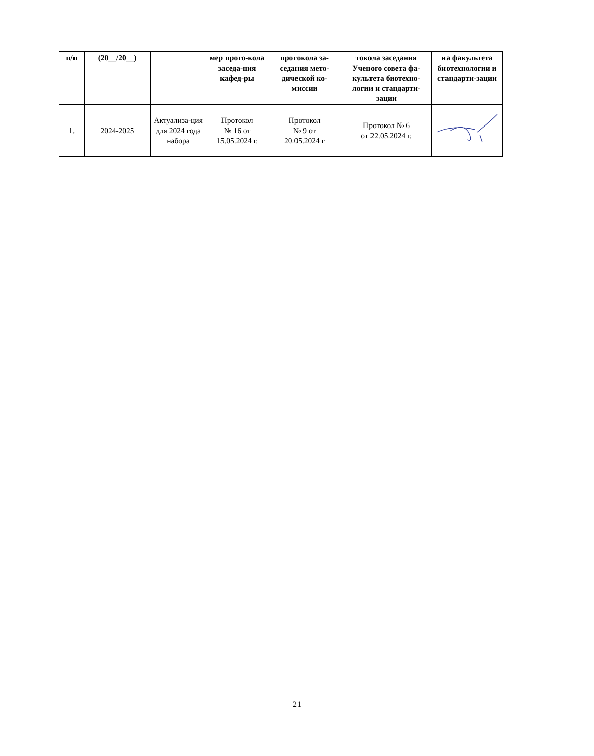| п/п | (20__/20__) | | мер прото-кола заседа-ния кафед-ры | протокола за-седания мето-дической ко-миссии | токола заседания Ученого совета фа-культета биотехно-логии и стандарти-зации | на факультета биотехнологии и стандарти-зации |
| --- | --- | --- | --- | --- | --- | --- |
| 1. | 2024-2025 | Актуализа-ция для 2024 года набора | Протокол № 16 от 15.05.2024 г. | Протокол № 9 от 20.05.2024 г | Протокол № 6 от 22.05.2024 г. | |
21